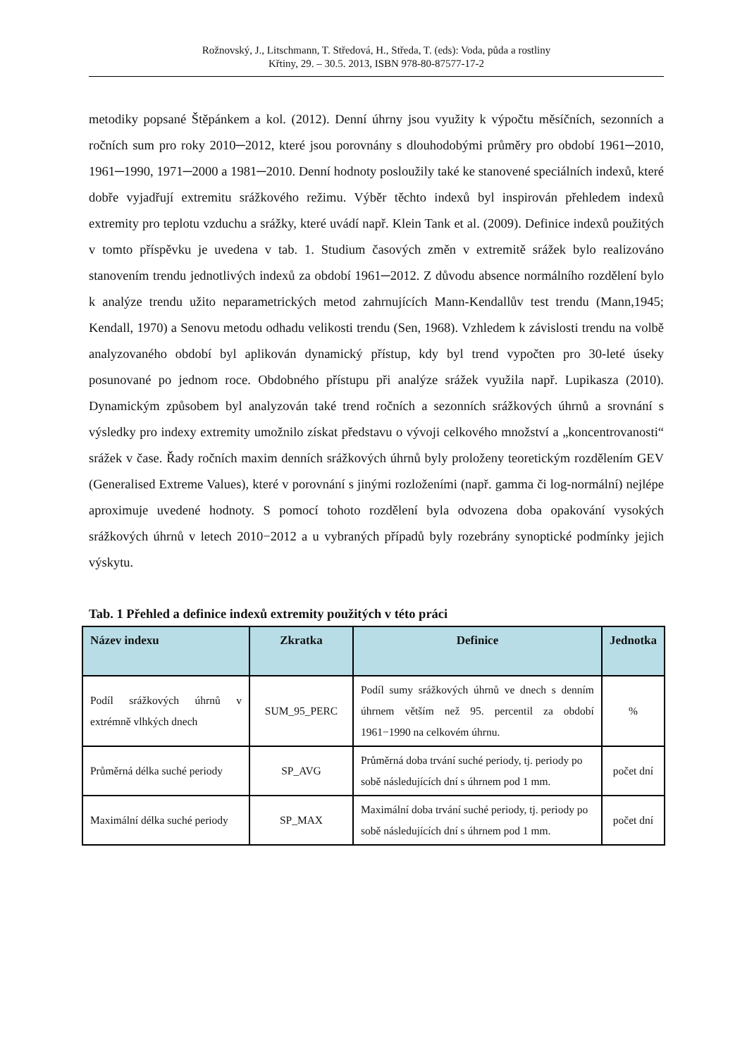Rožnovský, J., Litschmann, T. Středová, H., Středa, T. (eds): Voda, půda a rostliny
Křtiny, 29. – 30.5. 2013, ISBN 978-80-87577-17-2
metodiky popsané Štěpánkem a kol. (2012). Denní úhrny jsou využity k výpočtu měsíčních, sezonních a ročních sum pro roky 2010─2012, které jsou porovnány s dlouhodobými průměry pro období 1961─2010, 1961─1990, 1971─2000 a 1981─2010. Denní hodnoty posloužily také ke stanovené speciálních indexů, které dobře vyjadřují extremitu srážkového režimu. Výběr těchto indexů byl inspirován přehledem indexů extremity pro teplotu vzduchu a srážky, které uvádí např. Klein Tank et al. (2009). Definice indexů použitých v tomto příspěvku je uvedena v tab. 1. Studium časových změn v extremitě srážek bylo realizováno stanovením trendu jednotlivých indexů za období 1961─2012. Z důvodu absence normálního rozdělení bylo k analýze trendu užito neparametrických metod zahrnujících Mann-Kendallův test trendu (Mann,1945; Kendall, 1970) a Senovu metodu odhadu velikosti trendu (Sen, 1968). Vzhledem k závislosti trendu na volbě analyzovaného období byl aplikován dynamický přístup, kdy byl trend vypočten pro 30-leté úseky posunované po jednom roce. Obdobného přístupu při analýze srážek využila např. Lupikasza (2010). Dynamickým způsobem byl analyzován také trend ročních a sezonních srážkových úhrnů a srovnání s výsledky pro indexy extremity umožnilo získat představu o vývoji celkového množství a „koncentrovanosti“ srážek v čase. Řady ročních maxim denních srážkových úhrnů byly proloženy teoretickým rozdělením GEV (Generalised Extreme Values), které v porovnání s jinými rozloženími (např. gamma či log-normální) nejlépe aproximuje uvedené hodnoty. S pomocí tohoto rozdělení byla odvozena doba opakování vysokých srážkových úhrnů v letech 2010−2012 a u vybraných případů byly rozebrány synoptické podmínky jejich výskytu.
Tab. 1 Přehled a definice indexů extremity použitých v této práci
| Název indexu | Zkratka | Definice | Jednotka |
| --- | --- | --- | --- |
| Podíl srážkových úhrnů v extrémně vlhkých dnech | SUM_95_PERC | Podíl sumy srážkových úhrnů ve dnech s denním úhrnem větším než 95. percentil za období 1961−1990 na celkovém úhrnu. | % |
| Průměrná délka suché periody | SP_AVG | Průměrná doba trvání suché periody, tj. periody po sobě následujících dní s úhrnem pod 1 mm. | počet dní |
| Maximální délka suché periody | SP_MAX | Maximální doba trvání suché periody, tj. periody po sobě následujících dní s úhrnem pod 1 mm. | počet dní |